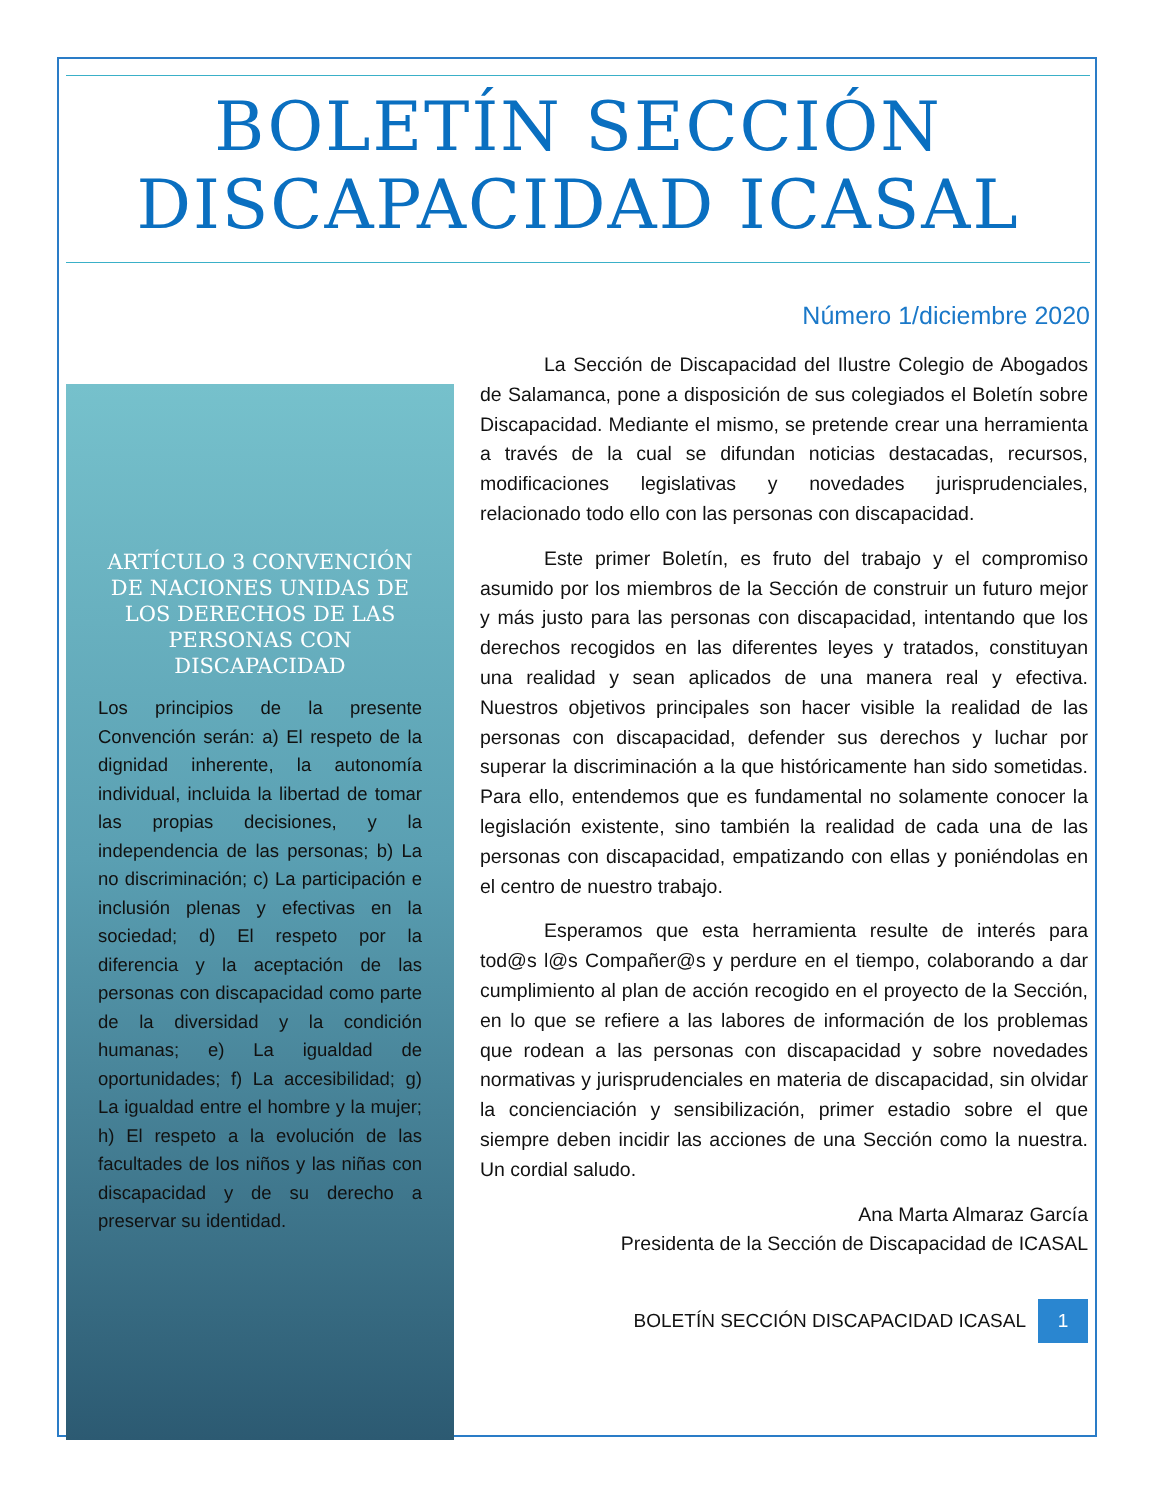BOLETÍN SECCIÓN DISCAPACIDAD ICASAL
Número 1/diciembre 2020
ARTÍCULO 3 CONVENCIÓN DE NACIONES UNIDAS DE LOS DERECHOS DE LAS PERSONAS CON DISCAPACIDAD
Los principios de la presente Convención serán: a) El respeto de la dignidad inherente, la autonomía individual, incluida la libertad de tomar las propias decisiones, y la independencia de las personas; b) La no discriminación; c) La participación e inclusión plenas y efectivas en la sociedad; d) El respeto por la diferencia y la aceptación de las personas con discapacidad como parte de la diversidad y la condición humanas; e) La igualdad de oportunidades; f) La accesibilidad; g) La igualdad entre el hombre y la mujer; h) El respeto a la evolución de las facultades de los niños y las niñas con discapacidad y de su derecho a preservar su identidad.
La Sección de Discapacidad del Ilustre Colegio de Abogados de Salamanca, pone a disposición de sus colegiados el Boletín sobre Discapacidad. Mediante el mismo, se pretende crear una herramienta a través de la cual se difundan noticias destacadas, recursos, modificaciones legislativas y novedades jurisprudenciales, relacionado todo ello con las personas con discapacidad.
Este primer Boletín, es fruto del trabajo y el compromiso asumido por los miembros de la Sección de construir un futuro mejor y más justo para las personas con discapacidad, intentando que los derechos recogidos en las diferentes leyes y tratados, constituyan una realidad y sean aplicados de una manera real y efectiva. Nuestros objetivos principales son hacer visible la realidad de las personas con discapacidad, defender sus derechos y luchar por superar la discriminación a la que históricamente han sido sometidas. Para ello, entendemos que es fundamental no solamente conocer la legislación existente, sino también la realidad de cada una de las personas con discapacidad, empatizando con ellas y poniéndolas en el centro de nuestro trabajo.
Esperamos que esta herramienta resulte de interés para tod@s l@s Compañer@s y perdure en el tiempo, colaborando a dar cumplimiento al plan de acción recogido en el proyecto de la Sección, en lo que se refiere a las labores de información de los problemas que rodean a las personas con discapacidad y sobre novedades normativas y jurisprudenciales en materia de discapacidad, sin olvidar la concienciación y sensibilización, primer estadio sobre el que siempre deben incidir las acciones de una Sección como la nuestra. Un cordial saludo.
Ana Marta Almaraz García
Presidenta de la Sección de Discapacidad de ICASAL
BOLETÍN SECCIÓN DISCAPACIDAD ICASAL 1